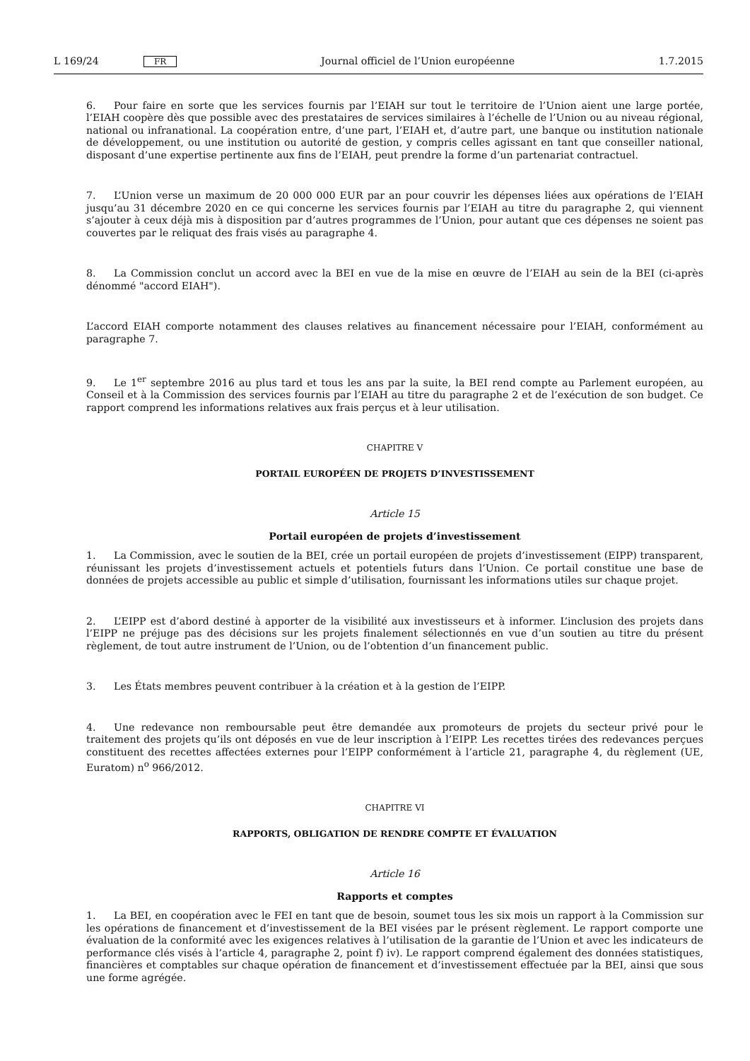L 169/24 FR Journal officiel de l’Union européenne 1.7.2015
6. Pour faire en sorte que les services fournis par l’EIAH sur tout le territoire de l’Union aient une large portée, l’EIAH coopère dès que possible avec des prestataires de services similaires à l’échelle de l’Union ou au niveau régional, national ou infranational. La coopération entre, d’une part, l’EIAH et, d’autre part, une banque ou institution nationale de développement, ou une institution ou autorité de gestion, y compris celles agissant en tant que conseiller national, disposant d’une expertise pertinente aux fins de l’EIAH, peut prendre la forme d’un partenariat contractuel.
7. L’Union verse un maximum de 20 000 000 EUR par an pour couvrir les dépenses liées aux opérations de l’EIAH jusqu’au 31 décembre 2020 en ce qui concerne les services fournis par l’EIAH au titre du paragraphe 2, qui viennent s’ajouter à ceux déjà mis à disposition par d’autres programmes de l’Union, pour autant que ces dépenses ne soient pas couvertes par le reliquat des frais visés au paragraphe 4.
8. La Commission conclut un accord avec la BEI en vue de la mise en œuvre de l’EIAH au sein de la BEI (ci-après dénommé "accord EIAH").
L’accord EIAH comporte notamment des clauses relatives au financement nécessaire pour l’EIAH, conformément au paragraphe 7.
9. Le 1<sup>er</sup> septembre 2016 au plus tard et tous les ans par la suite, la BEI rend compte au Parlement européen, au Conseil et à la Commission des services fournis par l’EIAH au titre du paragraphe 2 et de l’exécution de son budget. Ce rapport comprend les informations relatives aux frais perçus et à leur utilisation.
CHAPITRE V
PORTAIL EUROPÉEN DE PROJETS D’INVESTISSEMENT
Article 15
Portail européen de projets d’investissement
1. La Commission, avec le soutien de la BEI, crée un portail européen de projets d’investissement (EIPP) transparent, réunissant les projets d’investissement actuels et potentiels futurs dans l’Union. Ce portail constitue une base de données de projets accessible au public et simple d’utilisation, fournissant les informations utiles sur chaque projet.
2. L’EIPP est d’abord destiné à apporter de la visibilité aux investisseurs et à informer. L’inclusion des projets dans l’EIPP ne préjuge pas des décisions sur les projets finalement sélectionnés en vue d’un soutien au titre du présent règlement, de tout autre instrument de l’Union, ou de l’obtention d’un financement public.
3. Les États membres peuvent contribuer à la création et à la gestion de l’EIPP.
4. Une redevance non remboursable peut être demandée aux promoteurs de projets du secteur privé pour le traitement des projets qu’ils ont déposés en vue de leur inscription à l’EIPP. Les recettes tirées des redevances perçues constituent des recettes affectées externes pour l’EIPP conformément à l’article 21, paragraphe 4, du règlement (UE, Euratom) n<sup>o</sup> 966/2012.
CHAPITRE VI
RAPPORTS, OBLIGATION DE RENDRE COMPTE ET ÉVALUATION
Article 16
Rapports et comptes
1. La BEI, en coopération avec le FEI en tant que de besoin, soumet tous les six mois un rapport à la Commission sur les opérations de financement et d’investissement de la BEI visées par le présent règlement. Le rapport comporte une évaluation de la conformité avec les exigences relatives à l’utilisation de la garantie de l’Union et avec les indicateurs de performance clés visés à l’article 4, paragraphe 2, point f) iv). Le rapport comprend également des données statistiques, financières et comptables sur chaque opération de financement et d’investissement effectuée par la BEI, ainsi que sous une forme agrégée.